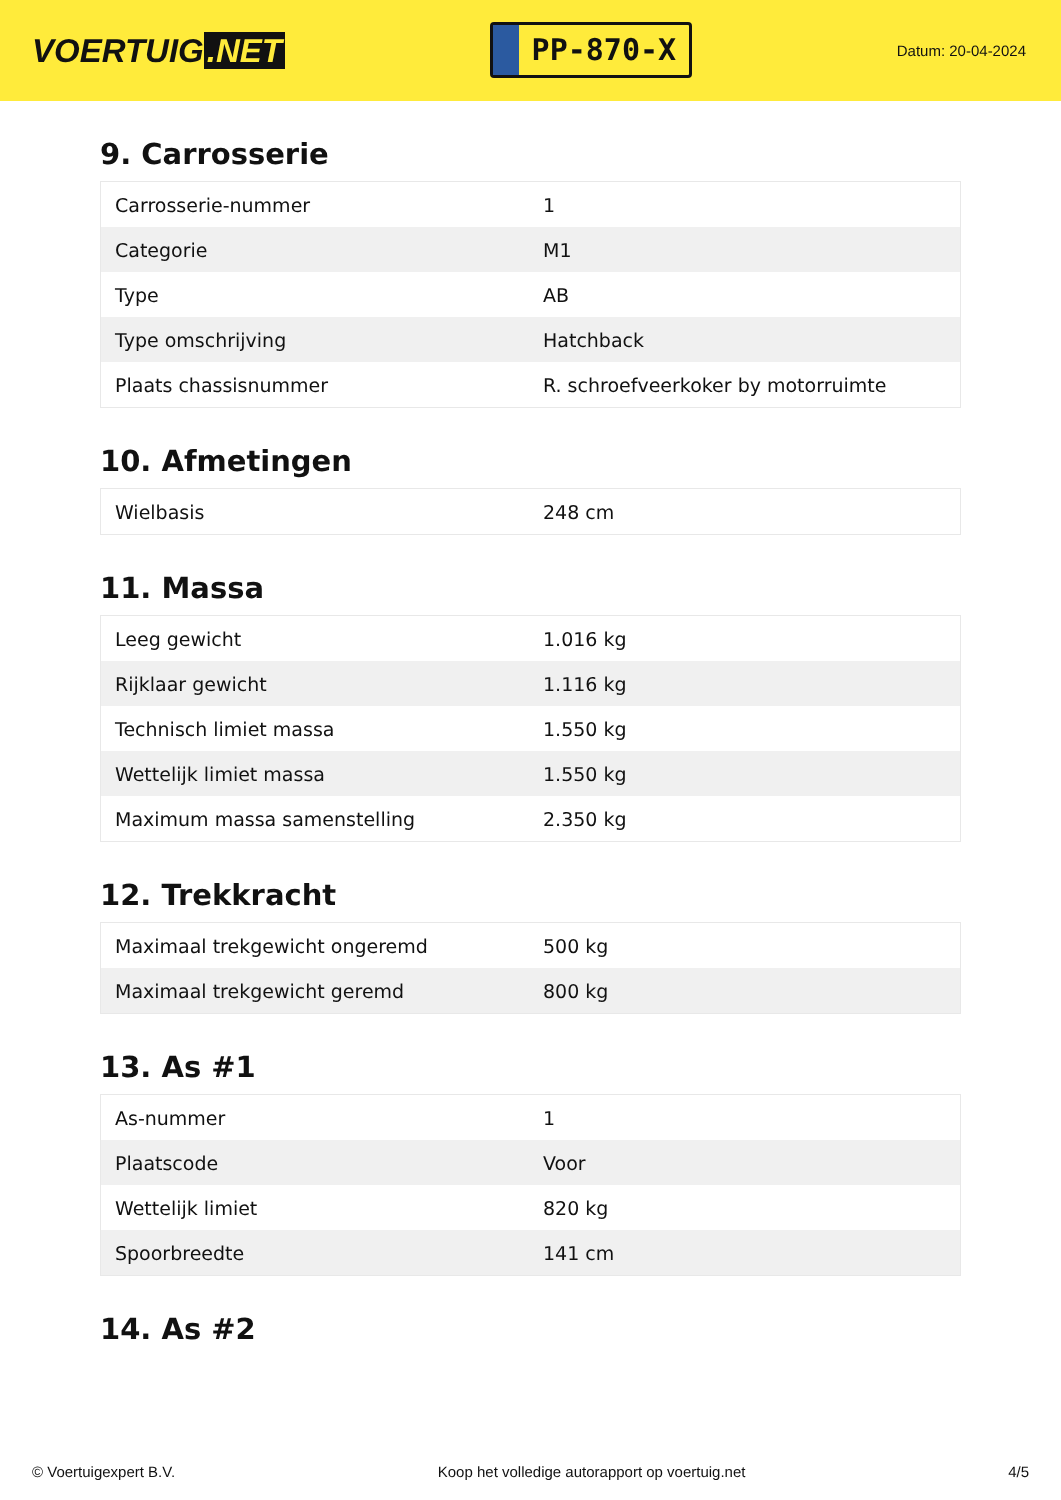VOERTUIG.NET
PP-870-X
Datum: 20-04-2024
9. Carrosserie
| Carrosserie-nummer | 1 |
| Categorie | M1 |
| Type | AB |
| Type omschrijving | Hatchback |
| Plaats chassisnummer | R. schroefveerkoker by motorruimte |
10. Afmetingen
| Wielbasis | 248 cm |
11. Massa
| Leeg gewicht | 1.016 kg |
| Rijklaar gewicht | 1.116 kg |
| Technisch limiet massa | 1.550 kg |
| Wettelijk limiet massa | 1.550 kg |
| Maximum massa samenstelling | 2.350 kg |
12. Trekkracht
| Maximaal trekgewicht ongeremd | 500 kg |
| Maximaal trekgewicht geremd | 800 kg |
13. As #1
| As-nummer | 1 |
| Plaatscode | Voor |
| Wettelijk limiet | 820 kg |
| Spoorbreedte | 141 cm |
14. As #2
© Voertuigexpert B.V. Koop het volledige autorapport op voertuig.net 4/5